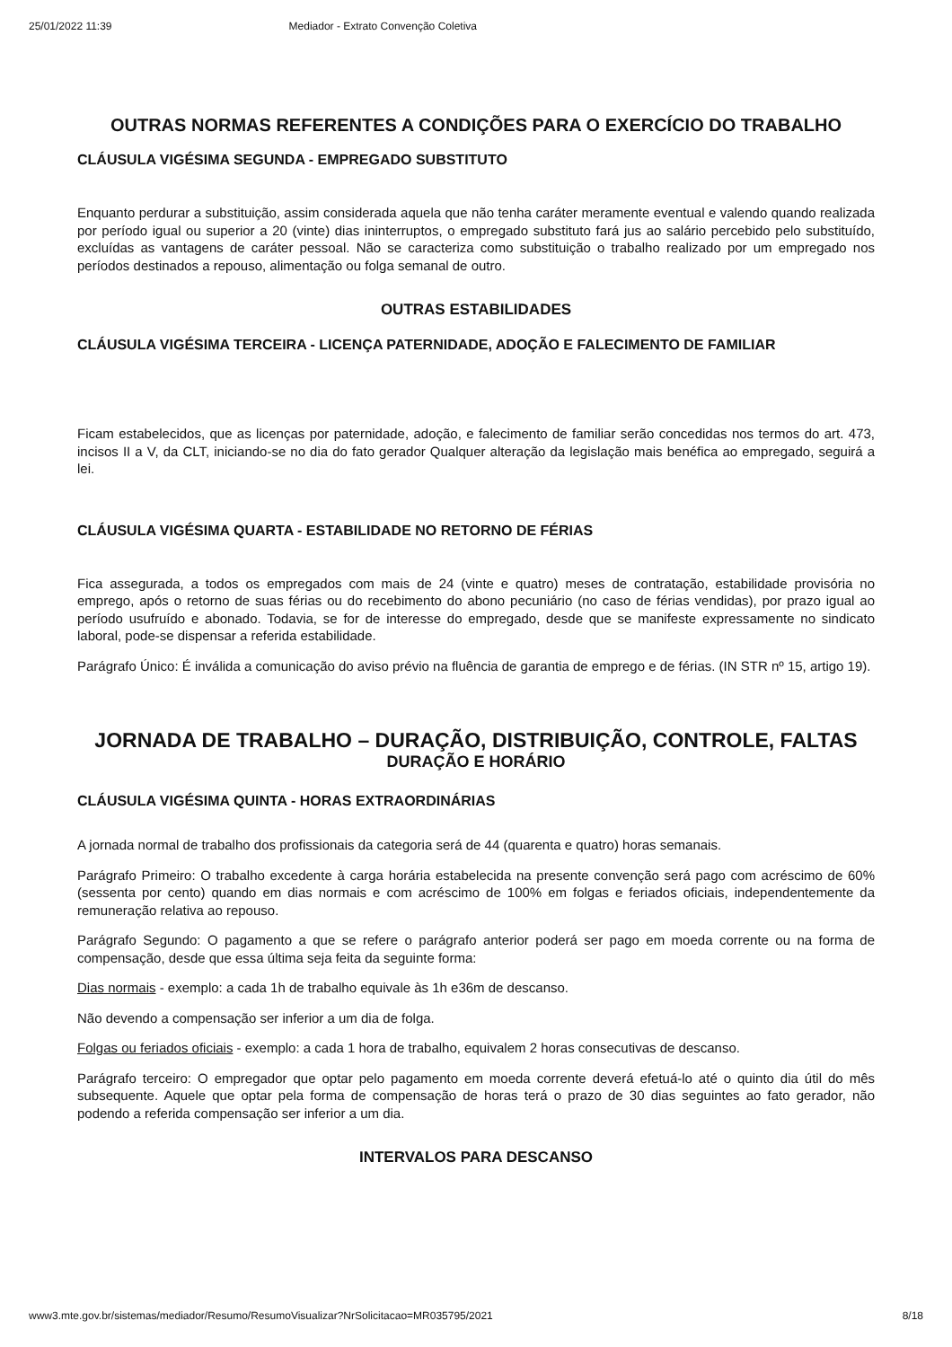25/01/2022 11:39 Mediador - Extrato Convenção Coletiva
OUTRAS NORMAS REFERENTES A CONDIÇÕES PARA O EXERCÍCIO DO TRABALHO
CLÁUSULA VIGÉSIMA SEGUNDA - EMPREGADO SUBSTITUTO
Enquanto perdurar a substituição, assim considerada aquela que não tenha caráter meramente eventual e valendo quando realizada por período igual ou superior a 20 (vinte) dias ininterruptos, o empregado substituto fará jus ao salário percebido pelo substituído, excluídas as vantagens de caráter pessoal. Não se caracteriza como substituição o trabalho realizado por um empregado nos períodos destinados a repouso, alimentação ou folga semanal de outro.
OUTRAS ESTABILIDADES
CLÁUSULA VIGÉSIMA TERCEIRA - LICENÇA PATERNIDADE, ADOÇÃO E FALECIMENTO DE FAMILIAR
Ficam estabelecidos, que as licenças por paternidade, adoção, e falecimento de familiar serão concedidas nos termos do art. 473, incisos II a V, da CLT, iniciando-se no dia do fato gerador Qualquer alteração da legislação mais benéfica ao empregado, seguirá a lei.
CLÁUSULA VIGÉSIMA QUARTA - ESTABILIDADE NO RETORNO DE FÉRIAS
Fica assegurada, a todos os empregados com mais de 24 (vinte e quatro) meses de contratação, estabilidade provisória no emprego, após o retorno de suas férias ou do recebimento do abono pecuniário (no caso de férias vendidas), por prazo igual ao período usufruído e abonado. Todavia, se for de interesse do empregado, desde que se manifeste expressamente no sindicato laboral, pode-se dispensar a referida estabilidade.
Parágrafo Único: É inválida a comunicação do aviso prévio na fluência de garantia de emprego e de férias. (IN STR nº 15, artigo 19).
JORNADA DE TRABALHO – DURAÇÃO, DISTRIBUIÇÃO, CONTROLE, FALTAS
DURAÇÃO E HORÁRIO
CLÁUSULA VIGÉSIMA QUINTA - HORAS EXTRAORDINÁRIAS
A jornada normal de trabalho dos profissionais da categoria será de 44 (quarenta e quatro) horas semanais.
Parágrafo Primeiro: O trabalho excedente à carga horária estabelecida na presente convenção será pago com acréscimo de 60% (sessenta por cento) quando em dias normais e com acréscimo de 100% em folgas e feriados oficiais, independentemente da remuneração relativa ao repouso.
Parágrafo Segundo: O pagamento a que se refere o parágrafo anterior poderá ser pago em moeda corrente ou na forma de compensação, desde que essa última seja feita da seguinte forma:
Dias normais - exemplo: a cada 1h de trabalho equivale às 1h e36m de descanso.
Não devendo a compensação ser inferior a um dia de folga.
Folgas ou feriados oficiais - exemplo: a cada 1 hora de trabalho, equivalem 2 horas consecutivas de descanso.
Parágrafo terceiro: O empregador que optar pelo pagamento em moeda corrente deverá efetuá-lo até o quinto dia útil do mês subsequente. Aquele que optar pela forma de compensação de horas terá o prazo de 30 dias seguintes ao fato gerador, não podendo a referida compensação ser inferior a um dia.
INTERVALOS PARA DESCANSO
www3.mte.gov.br/sistemas/mediador/Resumo/ResumoVisualizar?NrSolicitacao=MR035795/2021 8/18